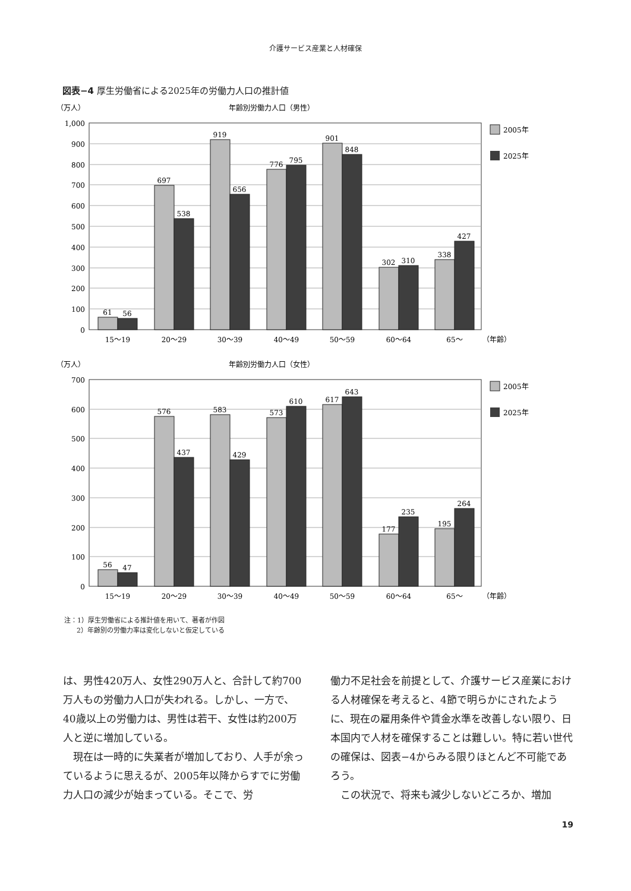介護サービス産業と人材確保
図表−4 厚生労働省による2025年の労働力人口の推計値
（万人）
年齢別労働力人口（男性）
1,000
900
800
700
600
500
400
300
200
100
0
61
56
697
538
919
656
776
795
901
848
302
310
338
427
15〜19
20〜29
30〜39
40〜49
50〜59
60〜64
65〜
（年齢）
2005年
2025年
（万人）
年齢別労働力人口（女性）
700
600
500
400
300
200
100
0
56
47
576
437
583
429
573
610
617
643
177
235
195
264
15〜19
20〜29
30〜39
40〜49
50〜59
60〜64
65〜
（年齢）
2005年
2025年
注：1）厚生労働省による推計値を用いて、著者が作図
2）年齢別の労働力率は変化しないと仮定している
は、男性420万人、女性290万人と、合計して約700万人もの労働力人口が失われる。しかし、一方で、40歳以上の労働力は、男性は若干、女性は約200万人と逆に増加している。
　現在は一時的に失業者が増加しており、人手が余っているように思えるが、2005年以降からすでに労働力人口の減少が始まっている。そこで、労
働力不足社会を前提として、介護サービス産業における人材確保を考えると、4節で明らかにされたように、現在の雇用条件や賃金水準を改善しない限り、日本国内で人材を確保することは難しい。特に若い世代の確保は、図表−4からみる限りほとんど不可能であろう。
　この状況で、将来も減少しないどころか、増加
19